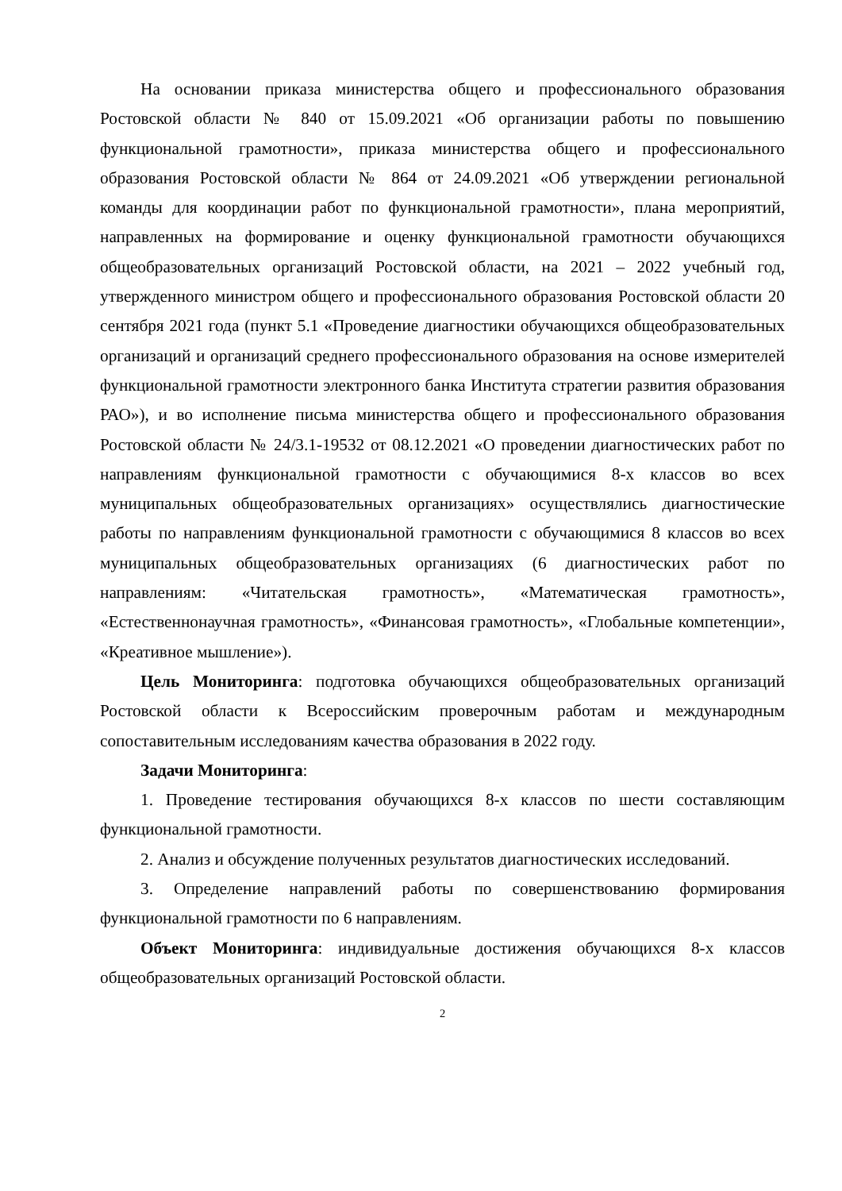На основании приказа министерства общего и профессионального образования Ростовской области № 840 от 15.09.2021 «Об организации работы по повышению функциональной грамотности», приказа министерства общего и профессионального образования Ростовской области № 864 от 24.09.2021 «Об утверждении региональной команды для координации работ по функциональной грамотности», плана мероприятий, направленных на формирование и оценку функциональной грамотности обучающихся общеобразовательных организаций Ростовской области, на 2021 – 2022 учебный год, утвержденного министром общего и профессионального образования Ростовской области 20 сентября 2021 года (пункт 5.1 «Проведение диагностики обучающихся общеобразовательных организаций и организаций среднего профессионального образования на основе измерителей функциональной грамотности электронного банка Института стратегии развития образования РАО»), и во исполнение письма министерства общего и профессионального образования Ростовской области № 24/3.1-19532 от 08.12.2021 «О проведении диагностических работ по направлениям функциональной грамотности с обучающимися 8-х классов во всех муниципальных общеобразовательных организациях» осуществлялись диагностические работы по направлениям функциональной грамотности с обучающимися 8 классов во всех муниципальных общеобразовательных организациях (6 диагностических работ по направлениям: «Читательская грамотность», «Математическая грамотность», «Естественнонаучная грамотность», «Финансовая грамотность», «Глобальные компетенции», «Креативное мышление»).
Цель Мониторинга: подготовка обучающихся общеобразовательных организаций Ростовской области к Всероссийским проверочным работам и международным сопоставительным исследованиям качества образования в 2022 году.
Задачи Мониторинга:
1. Проведение тестирования обучающихся 8-х классов по шести составляющим функциональной грамотности.
2. Анализ и обсуждение полученных результатов диагностических исследований.
3. Определение направлений работы по совершенствованию формирования функциональной грамотности по 6 направлениям.
Объект Мониторинга: индивидуальные достижения обучающихся 8-х классов общеобразовательных организаций Ростовской области.
2